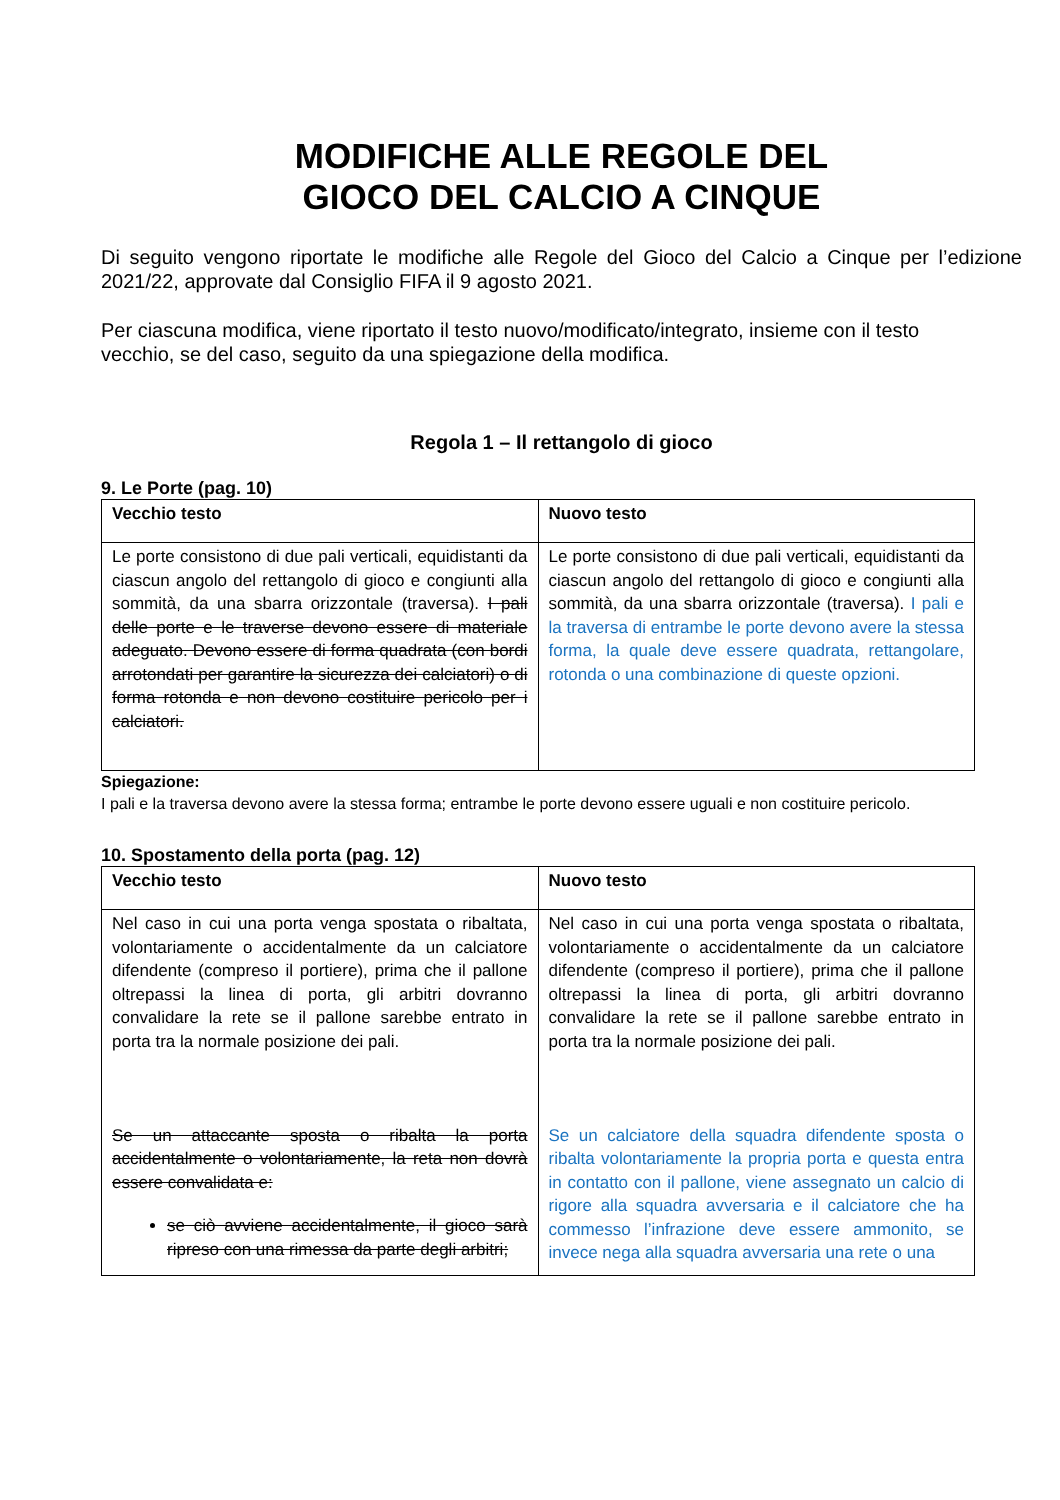MODIFICHE ALLE REGOLE DEL
GIOCO DEL CALCIO A CINQUE
Di seguito vengono riportate le modifiche alle Regole del Gioco del Calcio a Cinque per l’edizione 2021/22, approvate dal Consiglio FIFA il 9 agosto 2021.
Per ciascuna modifica, viene riportato il testo nuovo/modificato/integrato, insieme con il testo
vecchio, se del caso, seguito da una spiegazione della modifica.
Regola 1 – Il rettangolo di gioco
9. Le Porte (pag. 10)
| Vecchio testo | Nuovo testo |
| --- | --- |
| Le porte consistono di due pali verticali, equidistanti da ciascun angolo del rettangolo di gioco e congiunti alla sommità, da una sbarra orizzontale (traversa). I pali delle porte e le traverse devono essere di materiale adeguato. Devono essere di forma quadrata (con bordi arrotondati per garantire la sicurezza dei calciatori) o di forma rotonda e non devono costituire pericolo per i calciatori. | Le porte consistono di due pali verticali, equidistanti da ciascun angolo del rettangolo di gioco e congiunti alla sommità, da una sbarra orizzontale (traversa). I pali e la traversa di entrambe le porte devono avere la stessa forma, la quale deve essere quadrata, rettangolare, rotonda o una combinazione di queste opzioni. |
Spiegazione:
I pali e la traversa devono avere la stessa forma; entrambe le porte devono essere uguali e non costituire pericolo.
10. Spostamento della porta (pag. 12)
| Vecchio testo | Nuovo testo |
| --- | --- |
| Nel caso in cui una porta venga spostata o ribaltata, volontariamente o accidentalmente da un calciatore difendente (compreso il portiere), prima che il pallone oltrepassi la linea di porta, gli arbitri dovranno convalidare la rete se il pallone sarebbe entrato in porta tra la normale posizione dei pali. Se un attaccante sposta o ribalta la porta accidentalmente o volontariamente, la reta non dovrà essere convalidata e: se ciò avviene accidentalmente, il gioco sarà ripreso con una rimessa da parte degli arbitri; | Nel caso in cui una porta venga spostata o ribaltata, volontariamente o accidentalmente da un calciatore difendente (compreso il portiere), prima che il pallone oltrepassi la linea di porta, gli arbitri dovranno convalidare la rete se il pallone sarebbe entrato in porta tra la normale posizione dei pali. Se un calciatore della squadra difendente sposta o ribalta volontariamente la propria porta e questa entra in contatto con il pallone, viene assegnato un calcio di rigore alla squadra avversaria e il calciatore che ha commesso l’infrazione deve essere ammonito, se invece nega alla squadra avversaria una rete o una |